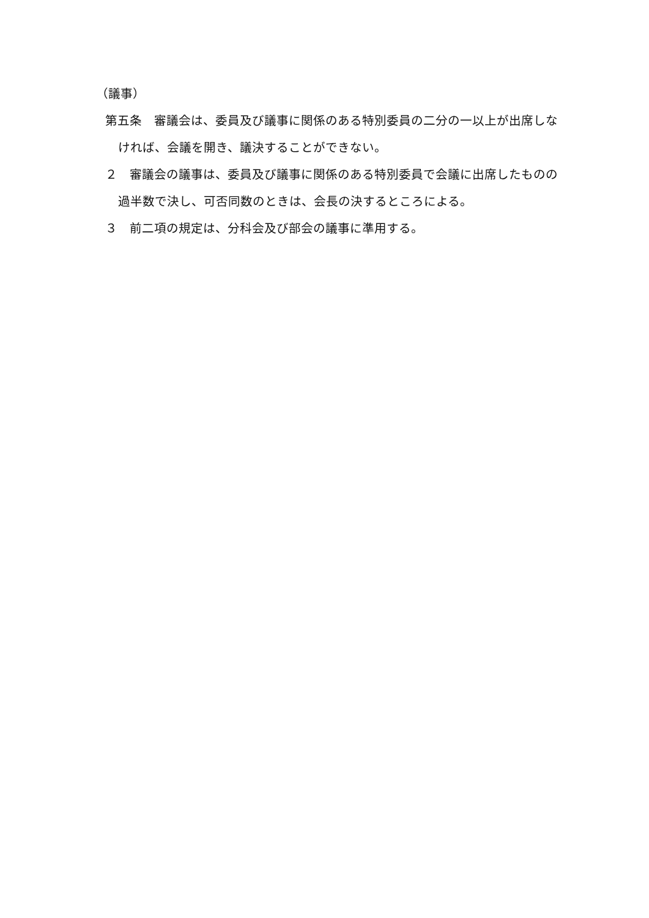（議事）
第五条　審議会は、委員及び議事に関係のある特別委員の二分の一以上が出席しなければ、会議を開き、議決することができない。
２　審議会の議事は、委員及び議事に関係のある特別委員で会議に出席したものの過半数で決し、可否同数のときは、会長の決するところによる。
３　前二項の規定は、分科会及び部会の議事に準用する。